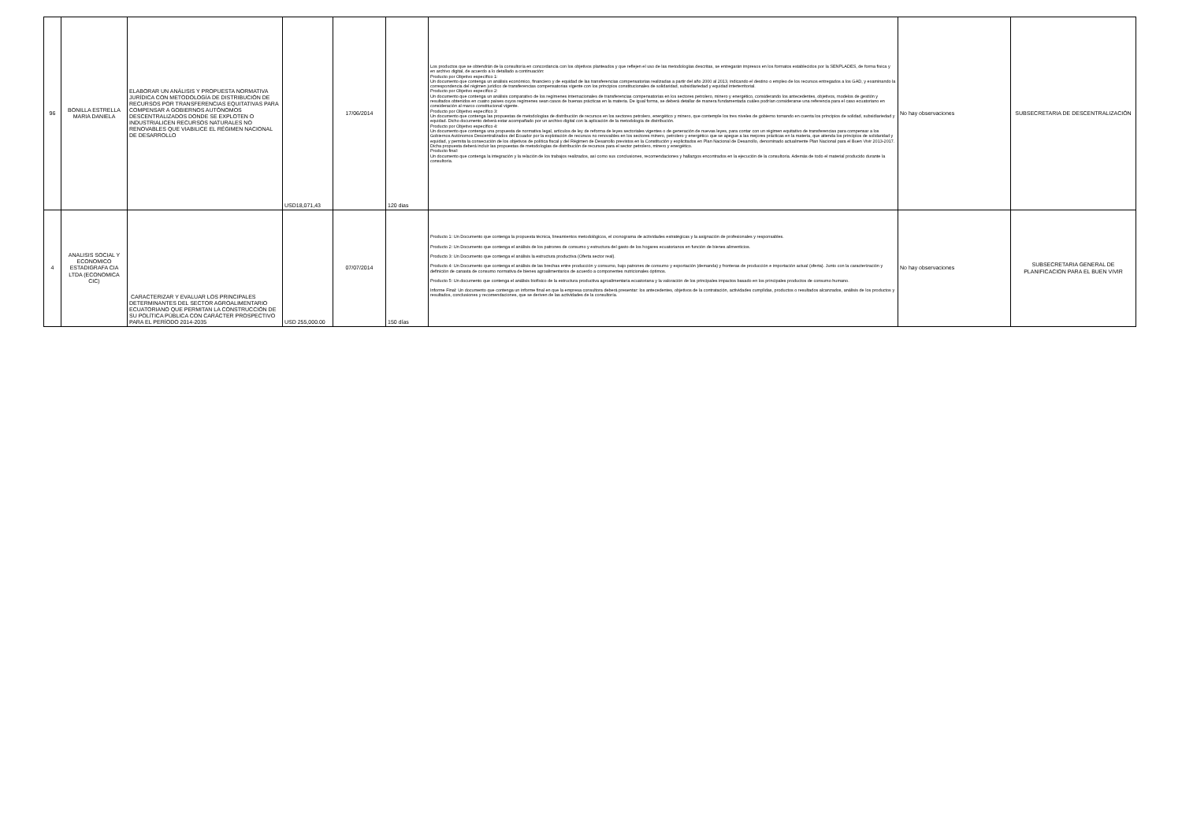| 96 | BONILLA ESTRELLA MARIA DANIELA | ELABORAR UN ANÁLISIS Y PROPUESTA NORMATIVA JURÍDICA CON METODOLOGÍA DE DISTRIBUCIÓN DE RECURSOS POR TRANSFERENCIAS EQUITATIVAS PARA COMPENSAR A GOBIERNOS AUTÓNOMOS DESCENTRALIZADOS DONDE SE EXPLOTEN O INDUSTRIALICEN RECURSOS NATURALES NO RENOVABLES QUE VIABILICE EL RÉGIMEN NACIONAL DE DESARROLLO | USD18,071,43 | 17/06/2014 | 120 dias | Los productos que se obtendrán de la consultoría en concordancia con los objetivos planteados y que reflejen el uso de las metodologías descritas, se entregarán impresos en los formatos establecidos por la SENPLADES, de forma física y en archivo digital, de acuerdo a lo detallado a continuación: Producto por Objetivo específico 1: Un documento que contenga un análisis económico, financiero y de equidad de las transferencias compensatorias realizadas a partir del año 2000 al 2013, indicando el destino o empleo de los recursos entregados a los GAD, y examinando la correspondencia del régimen jurídico de transferencias compensatorias vigente con los principios constitucionales de solidaridad, subsidiariedad y equidad interterritorial. Producto por Objetivo específico 2: Un documento que contenga un análisis comparativo de los regímenes internacionales de transferencias compensatorias en los sectores petrolero, minero y energético, considerando los antecedentes, objetivos, modelos de gestión y resultados obtenidos en cuatro países cuyos regímenes sean casos de buenas prácticas en la materia. De igual forma, se deberá detallar de manera fundamentada cuáles podrían considerarse una referencia para el caso ecuatoriano en consideración al marco constitucional vigente. Producto por Objetivo específico 3: Un documento que contenga las propuestas de metodologías de distribución de recursos en los sectores petrolero, energético y minero, que contemple los tres niveles de gobierno tomando en cuenta los principios de solidad, subsidiariedad y equidad. Dicho documento deberá estar acompañado por un archivo digital con la aplicación de la metodología de distribución. Producto por Objetivo específico 4: Un documento que contenga una propuesta de normativa legal, artículos de ley de reforma de leyes sectoriales vigentes o de generación de nuevas leyes, para contar con un régimen equitativo de transferencias para compensar a los Gobiernos Autónomos Descentralizados del Ecuador por la explotación de recursos no renovables en los sectores minero, petrolero y energético que se apegue a las mejores prácticas en la materia, que atienda los principios de solidaridad y equidad, y permita la consecución de los objetivos de política fiscal y del Régimen de Desarrollo previstos en la Constitución y explicitados en Plan Nacional de Desarrollo, denominado actualmente Plan Nacional para el Buen Vivir 2013-2017. Dicha propuesta deberá incluir las propuestas de metodologías de distribución de recursos para el sector petrolero, minero y energético. Producto final: Un documento que contenga la integración y la relación de los trabajos realizados, así como sus conclusiones, recomendaciones y hallazgos encontrados en la ejecución de la consultoría. Además de todo el material producido durante la consultoría. | No hay observaciones | SUBSECRETARIA DE DESCENTRALIZACIÓN |
| 4 | ANALISIS SOCIAL Y ECONOMICO ESTADIGRAFA CIA LTDA (ECONOMICA CIC) | CARACTERIZAR Y EVALUAR LOS PRINCIPALES DETERMINANTES DEL SECTOR AGROALIMENTARIO ECUATORIANO QUE PERMITAN LA CONSTRUCCIÓN DE SU POLÍTICA PÚBLICA CON CARÁCTER PROSPECTIVO PARA EL PERÍODO 2014-2035 | USD 255,000.00 | 07/07/2014 | 150 días | Producto 1: Un Documento que contenga la propuesta técnica, lineamientos metodológicos, el cronograma de actividades estratégicas y la asignación de profesionales y responsables. Producto 2: Un Documento que contenga el análisis de los patrones de consumo y estructura del gasto de los hogares ecuatorianos en función de bienes alimenticios. Producto 3: Un Documento que contenga el análisis la estructura productiva (Oferta sector real). Producto 4: Un Documento que contenga el análisis de las brechas entre producción y consumo, bajo patrones de consumo y exportación (demanda) y fronteras de producción e importación actual (oferta). Junto con la caracterización y definición de canasta de consumo normativa de bienes agroalimentarios de acuerdo a componentes nutricionales óptimos. Producto 5: Un documento que contenga el análisis biofísico de la estructura productiva agroalimentaria ecuatoriana y la valoración de los principales impactos basado en los principales productos de consumo humano. Informe Final: Un documento que contenga un informe final en que la empresa consultora deberá presentar: los antecedentes, objetivos de la contratación, actividades cumplidas, productos o resultados alcanzados, análisis de los productos y resultados, conclusiones y recomendaciones, que se deriven de las actividades de la consultoría. | No hay observaciones | SUBSECRETARIA GENERAL DE PLANIFICACION PARA EL BUEN VIVIR |